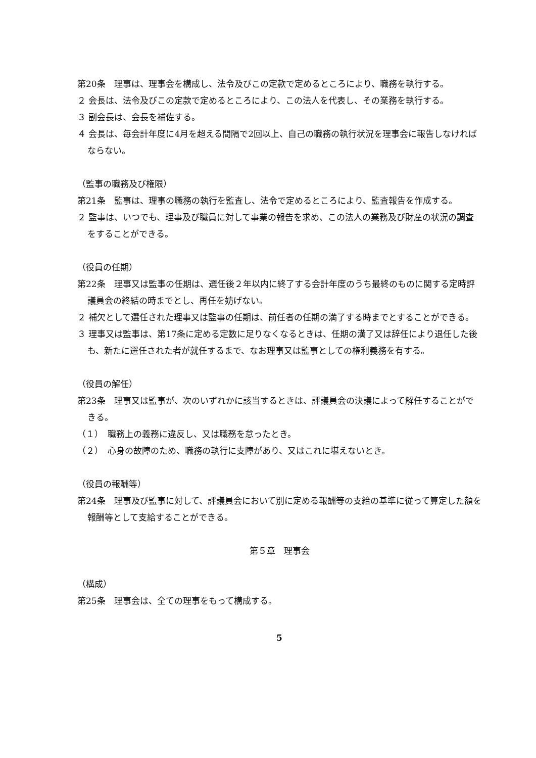第20条　理事は、理事会を構成し、法令及びこの定款で定めるところにより、職務を執行する。
２ 会長は、法令及びこの定款で定めるところにより、この法人を代表し、その業務を執行する。
３ 副会長は、会長を補佐する。
４ 会長は、毎会計年度に4月を超える間隔で2回以上、自己の職務の執行状況を理事会に報告しなければならない。
（監事の職務及び権限）
第21条　監事は、理事の職務の執行を監査し、法令で定めるところにより、監査報告を作成する。
２ 監事は、いつでも、理事及び職員に対して事業の報告を求め、この法人の業務及び財産の状況の調査をすることができる。
（役員の任期）
第22条　理事又は監事の任期は、選任後２年以内に終了する会計年度のうち最終のものに関する定時評議員会の終結の時までとし、再任を妨げない。
２ 補欠として選任された理事又は監事の任期は、前任者の任期の満了する時までとすることができる。
３ 理事又は監事は、第17条に定める定数に足りなくなるときは、任期の満了又は辞任により退任した後も、新たに選任された者が就任するまで、なお理事又は監事としての権利義務を有する。
（役員の解任）
第23条　理事又は監事が、次のいずれかに該当するときは、評議員会の決議によって解任することができる。
（１）　職務上の義務に違反し、又は職務を怠ったとき。
（２）　心身の故障のため、職務の執行に支障があり、又はこれに堪えないとき。
（役員の報酬等）
第24条　理事及び監事に対して、評議員会において別に定める報酬等の支給の基準に従って算定した額を報酬等として支給することができる。
第５章　理事会
（構成）
第25条　理事会は、全ての理事をもって構成する。
5